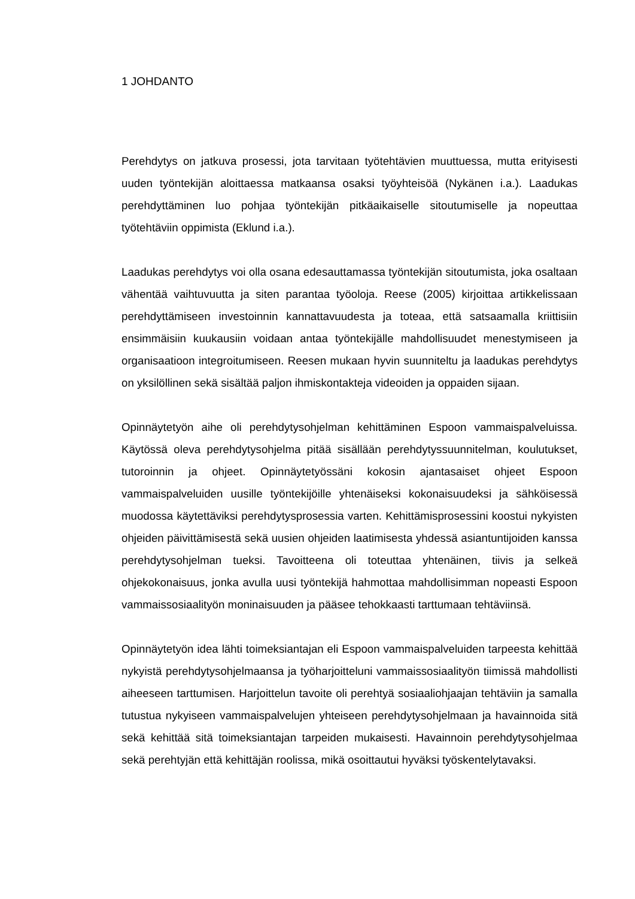1 JOHDANTO
Perehdytys on jatkuva prosessi, jota tarvitaan työtehtävien muuttuessa, mutta erityisesti uuden työntekijän aloittaessa matkaansa osaksi työyhteisöä (Nykänen i.a.). Laadukas perehdyttäminen luo pohjaa työntekijän pitkäaikaiselle sitoutumiselle ja nopeuttaa työtehtäviin oppimista (Eklund i.a.).
Laadukas perehdytys voi olla osana edesauttamassa työntekijän sitoutumista, joka osaltaan vähentää vaihtuvuutta ja siten parantaa työoloja. Reese (2005) kirjoittaa artikkelissaan perehdyttämiseen investoinnin kannattavuudesta ja toteaa, että satsaamalla kriittisiin ensimmäisiin kuukausiin voidaan antaa työntekijälle mahdollisuudet menestymiseen ja organisaatioon integroitumiseen. Reesen mukaan hyvin suunniteltu ja laadukas perehdytys on yksilöllinen sekä sisältää paljon ihmiskontakteja videoiden ja oppaiden sijaan.
Opinnäytetyön aihe oli perehdytysohjelman kehittäminen Espoon vammaispalveluissa. Käytössä oleva perehdytysohjelma pitää sisällään perehdytyssuunnitelman, koulutukset, tutoroinnin ja ohjeet. Opinnäytetyössäni kokosin ajantasaiset ohjeet Espoon vammaispalveluiden uusille työntekijöille yhtenäiseksi kokonaisuudeksi ja sähköisessä muodossa käytettäviksi perehdytysprosessia varten. Kehittämisprosessini koostui nykyisten ohjeiden päivittämisestä sekä uusien ohjeiden laatimisesta yhdessä asiantuntijoiden kanssa perehdytysohjelman tueksi. Tavoitteena oli toteuttaa yhtenäinen, tiivis ja selkeä ohjekokonaisuus, jonka avulla uusi työntekijä hahmottaa mahdollisimman nopeasti Espoon vammaissosiaalityön moninaisuuden ja pääsee tehokkaasti tarttumaan tehtäviinsä.
Opinnäytetyön idea lähti toimeksiantajan eli Espoon vammaispalveluiden tarpeesta kehittää nykyistä perehdytysohjelmaansa ja työharjoitteluni vammaissosiaalityön tiimissä mahdollisti aiheeseen tarttumisen. Harjoittelun tavoite oli perehtyä sosiaaliohjaajan tehtäviin ja samalla tutustua nykyiseen vammaispalvelujen yhteiseen perehdytysohjelmaan ja havainnoida sitä sekä kehittää sitä toimeksiantajan tarpeiden mukaisesti. Havainnoin perehdytysohjelmaa sekä perehtyjän että kehittäjän roolissa, mikä osoittautui hyväksi työskentelytavaksi.